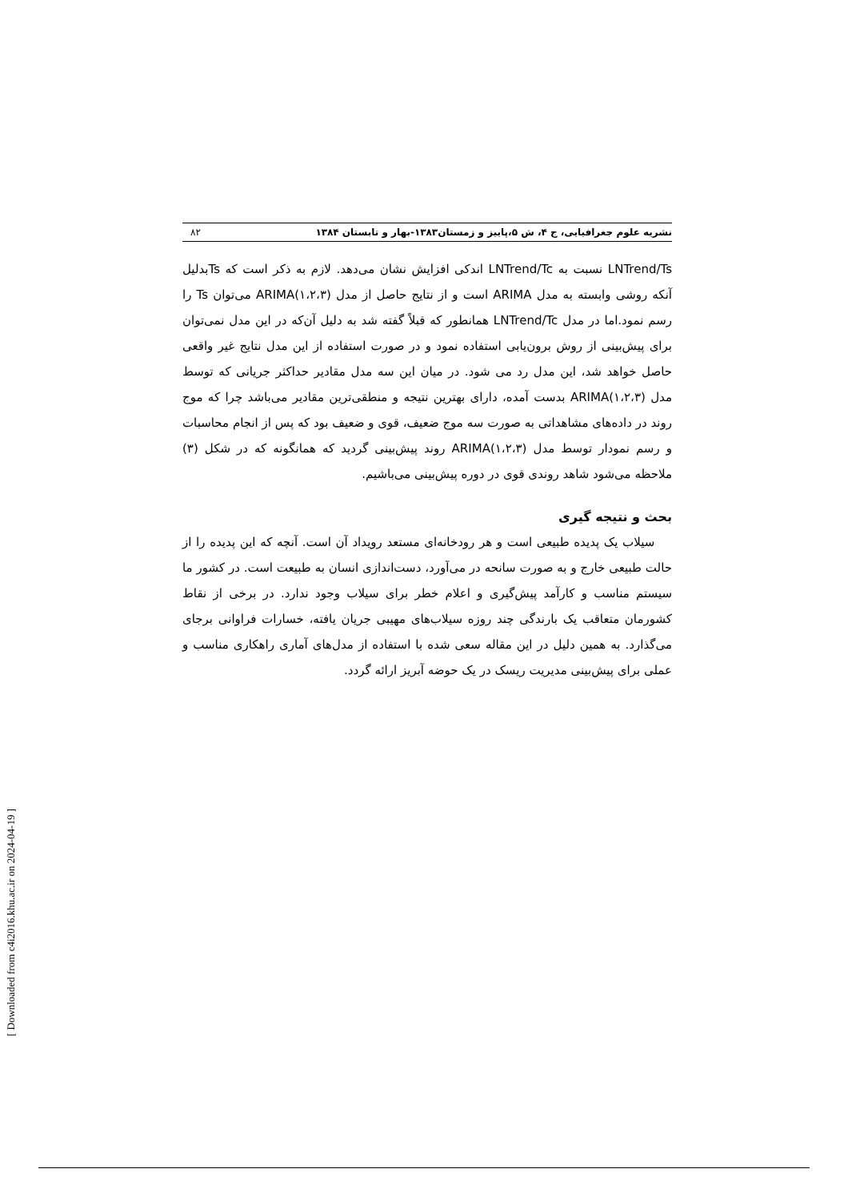نشریه علوم جغرافیایی، ج ۴، ش ۵،پاییز و زمستان۱۳۸۳-بهار و تابستان ۱۳۸۴ ۸۲
LNTrend/Ts نسبت به LNTrend/Tc اندکی افزایش نشان می‌دهد. لازم به ذکر است که Tsبدلیل آنکه روشی وابسته به مدل ARIMA است و از نتایج حاصل از مدل ARIMA(۱،۲،۳) می‌توان Ts را رسم نمود.اما در مدل LNTrend/Tc همانطور که قبلاً گفته شد به دلیل آن‌که در این مدل نمی‌توان برای پیش‌بینی از روش برون‌یابی استفاده نمود و در صورت استفاده از این مدل نتایج غیر واقعی حاصل خواهد شد، این مدل رد می شود. در میان این سه مدل مقادیر حداکثر جریانی که توسط مدل ARIMA(۱،۲،۳) بدست آمده، دارای بهترین نتیجه و منطقی‌ترین مقادیر می‌باشد چرا که موج روند در داده‌های مشاهداتی به صورت سه موج ضعیف، قوی و ضعیف بود که پس از انجام محاسبات و رسم نمودار توسط مدل ARIMA(۱،۲،۳) روند پیش‌بینی گردید که همانگونه که در شکل (۳) ملاحظه می‌شود شاهد روندی قوی در دوره پیش‌بینی می‌باشیم.
بحث و نتیجه گیری
سیلاب یک پدیده طبیعی است و هر رودخانه‌ای مستعد رویداد آن است. آنچه که این پدیده را از حالت طبیعی خارج و به صورت سانحه در می‌آورد، دست‌اندازی انسان به طبیعت است. در کشور ما سیستم مناسب و کارآمد پیش‌گیری و اعلام خطر برای سیلاب وجود ندارد. در برخی از نقاط کشورمان متعاقب یک بارندگی چند روزه سیلاب‌های مهیبی جریان یافته، خسارات فراوانی برجای می‌گذارد. به همین دلیل در این مقاله سعی شده با استفاده از مدل‌های آماری راهکاری مناسب و عملی برای پیش‌بینی مدیریت ریسک در یک حوضه آبریز ارائه گردد.
[ Downloaded from c4i2016.khu.ac.ir on 2024-04-19 ]